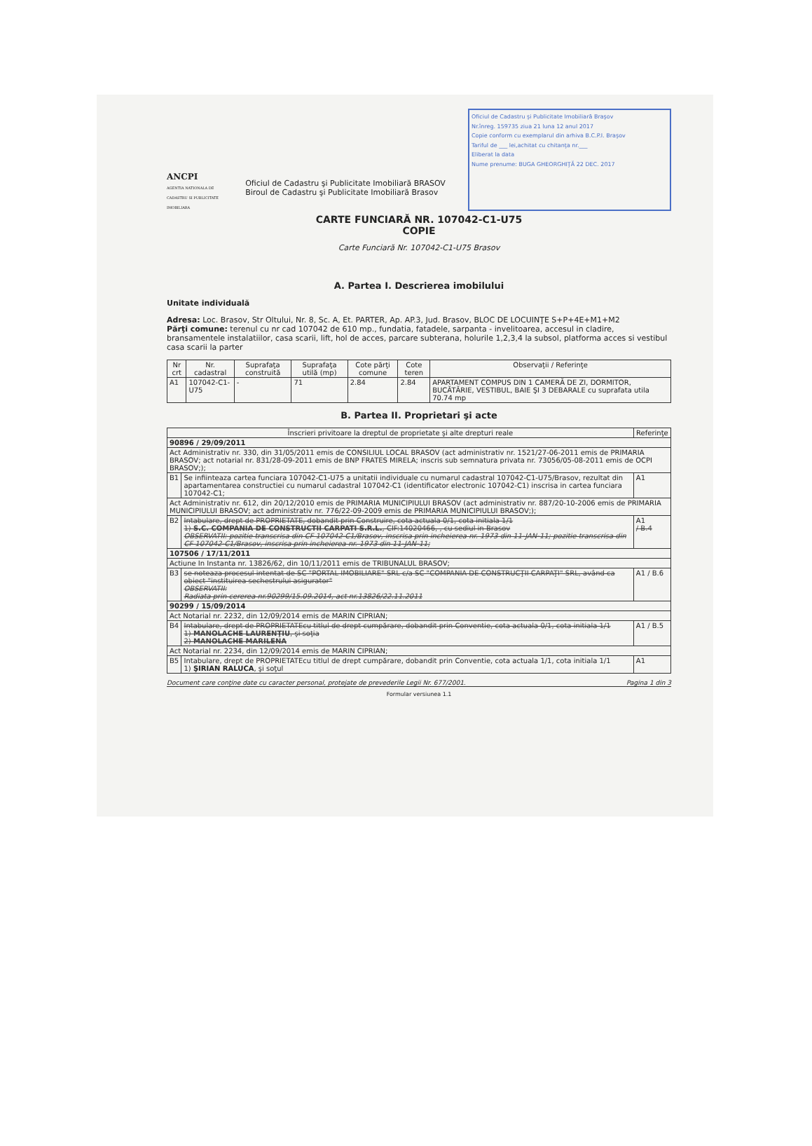ANCPI
AGENTIA NATIONALA DE CADASTRU SI PUBLICITATE IMOBILIARA
Oficiul de Cadastru şi Publicitate Imobiliară BRASOV
Biroul de Cadastru şi Publicitate Imobiliară Brasov
Oficiul de Cadastru şi Publicitate Imobiliară Braşov
Nr.înreg. 159735 ziua 21 luna 12 anul 2017
Copie conform cu exemplarul din arhiva B.C.P.I. Braşov
Tariful de ___ lei,achitat cu chitanţa nr.___
Eliberat la data
Nume prenume: BUGA GHEORGHIŢĂ 22 DEC. 2017
CARTE FUNCIARĂ NR. 107042-C1-U75
COPIE
Carte Funciară Nr. 107042-C1-U75 Brasov
A. Partea I. Descrierea imobilului
Unitate individuală
Adresa: Loc. Brasov, Str Oltului, Nr. 8, Sc. A, Et. PARTER, Ap. AP.3, Jud. Brasov, BLOC DE LOCUINŢE S+P+4E+M1+M2
Părţi comune: terenul cu nr cad 107042 de 610 mp., fundatia, fatadele, sarpanta - invelitoarea, accesul in cladire, bransamentele instalatiilor, casa scarii, lift, hol de acces, parcare subterana, holurile 1,2,3,4 la subsol, platforma acces si vestibul casa scarii la parter
| Nr crt | Nr. cadastral | Suprafaţa construită | Suprafaţa utilă (mp) | Cote părţi comune | Cote teren | Observaţii / Referinţe |
| --- | --- | --- | --- | --- | --- | --- |
| A1 | 107042-C1-U75 | - | 71 | 2.84 | 2.84 | APARTAMENT COMPUS DIN 1 CAMERĂ DE ZI, DORMITOR, BUCĂTĂRIE, VESTIBUL, BAIE ŞI 3 DEBARALE cu suprafata utila 70.74 mp |
B. Partea II. Proprietari şi acte
| Înscrieri privitoare la dreptul de proprietate şi alte drepturi reale | | Referinţe |
| --- | --- | --- |
| 90896 / 29/09/2011 | | |
| Act Administrativ nr. 330, din 31/05/2011 emis de CONSILIUL LOCAL BRASOV (act administrativ nr. 1521/27-06-2011 emis de PRIMARIA BRASOV; act notarial nr. 831/28-09-2011 emis de BNP FRATES MIRELA; inscris sub semnatura privata nr. 73056/05-08-2011 emis de OCPI BRASOV;); | | |
| B1 | Se infiinteaza cartea funciara 107042-C1-U75 a unitatii individuale cu numarul cadastral 107042-C1-U75/Brasov, rezultat din apartamentarea constructiei cu numarul cadastral 107042-C1 (identificator electronic 107042-C1) inscrisa in cartea funciara 107042-C1; | A1 |
| Act Administrativ nr. 612, din 20/12/2010 emis de PRIMARIA MUNICIPIULUI BRASOV (act administrativ nr. 887/20-10-2006 emis de PRIMARIA MUNICIPIULUI BRASOV; act administrativ nr. 776/22-09-2009 emis de PRIMARIA MUNICIPIULUI BRASOV;); | | |
| B2 | Intabulare, drept de PROPRIETATE, dobandit prin Construire, cota actuala 0/1, cota initiala 1/1 1) S.C. COMPANIA DE CONSTRUCTII CARPATI S.R.L. , CIF:14020466, , cu sediul in Brasov OBSERVATII: pozitie transcrisa din CF 107042-C1/Brasov, inscrisa prin incheierea nr. 1973 din 11-JAN-11; pozitie transcrisa din CF 107042-C1/Brasov, inscrisa prin incheierea nr. 1973 din 11-JAN-11; | A1 / B.4 |
| 107506 / 17/11/2011 | | |
| Actiune In Instanta nr. 13826/62, din 10/11/2011 emis de TRIBUNALUL BRASOV; | | |
| B3 | se noteaza procesul intentat de SC "PORTAL IMOBILIARE" SRL c/a SC "COMPANIA DE CONSTRUCŢII CARPAŢI" SRL, având ca obiect "instituirea sechestrului asigurator" OBSERVATII: Radiata prin cererea nr.90299/15.09.2014, act nr.13826/22.11.2011 | A1 / B.6 |
| 90299 / 15/09/2014 | | |
| Act Notarial nr. 2232, din 12/09/2014 emis de MARIN CIPRIAN; | | |
| B4 | Intabulare, drept de PROPRIETATEcu titlul de drept cumpărare, dobandit prin Conventie, cota actuala 0/1, cota initiala 1/1 1) MANOLACHE LAURENŢIU , şi soţia 2) MANOLACHE MARILENA | A1 / B.5 |
| Act Notarial nr. 2234, din 12/09/2014 emis de MARIN CIPRIAN; | | |
| B5 | Intabulare, drept de PROPRIETATEcu titlul de drept cumpărare, dobandit prin Conventie, cota actuala 1/1, cota initiala 1/1 1) ŞIRIAN RALUCA , şi soţul | A1 |
Document care conţine date cu caracter personal, protejate de prevederile Legii Nr. 677/2001. Pagina 1 din 3
Formular versiunea 1.1